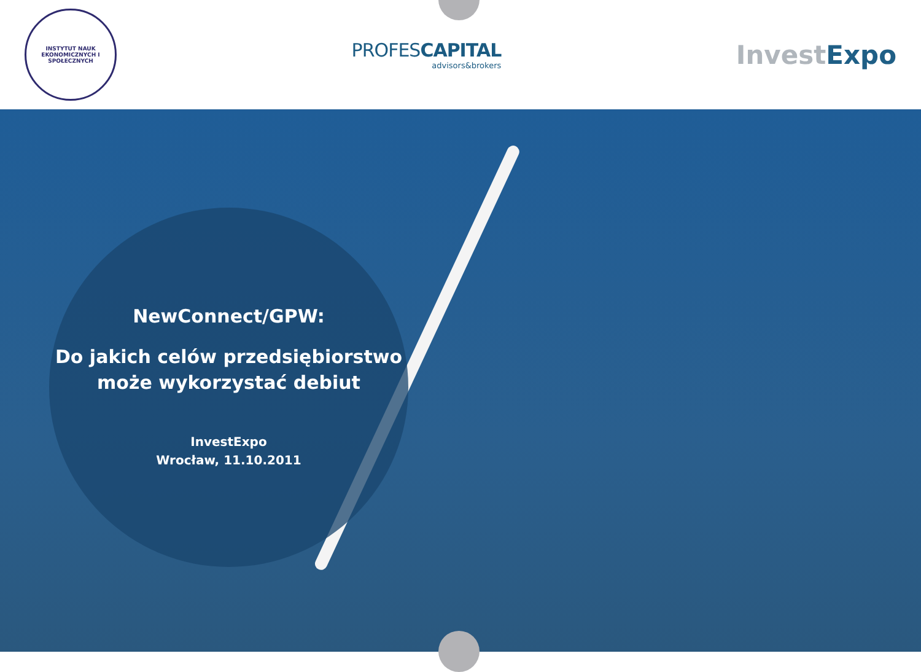INSTYTUT NAUK EKONOMICZNYCH I SPOŁECZNYCH
PROFESCAPITAL
advisors&brokers
Invest Expo
NewConnect/GPW:
Do jakich celów przedsiębiorstwo
może wykorzystać debiut
InvestExpo
Wrocław, 11.10.2011